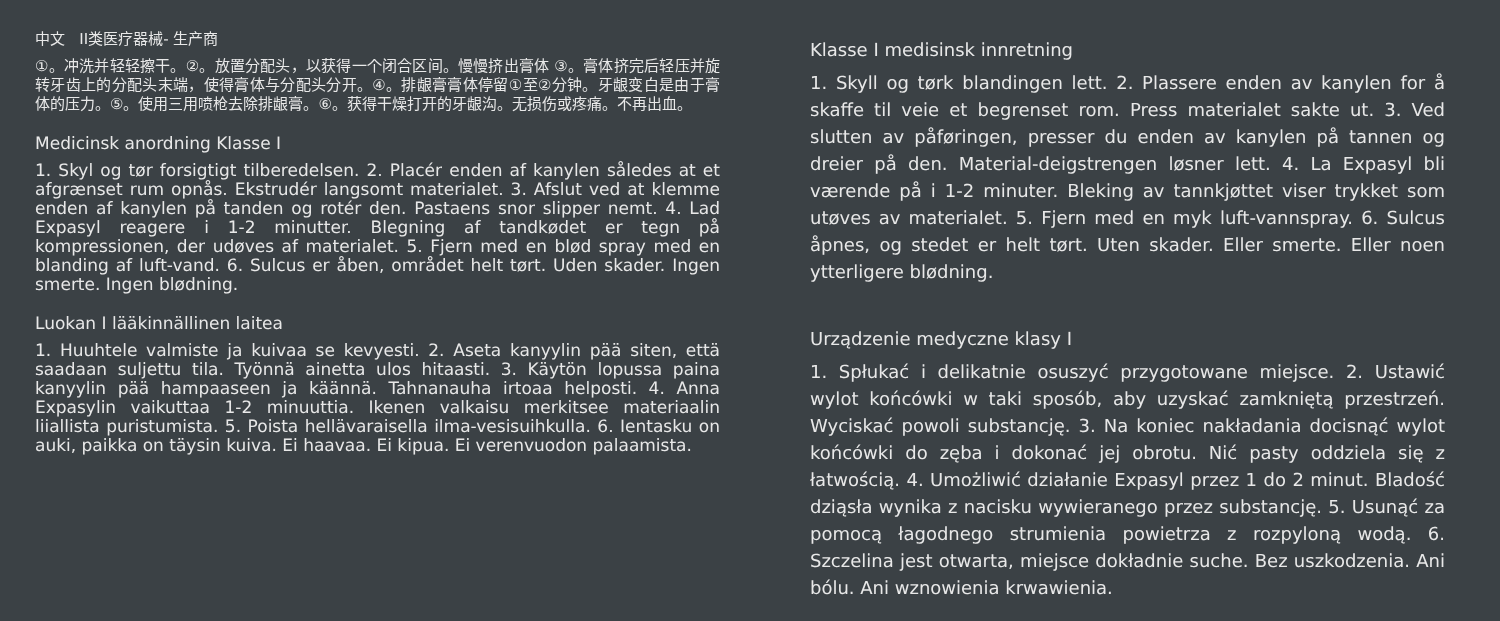中文 II类医疗器械- 生产商
①。冲洗并轻轻擦干。②。放置分配头，以获得一个闭合区间。慢慢挤出膏体 ③。膏体挤完后轻压并旋转牙齿上的分配头末端，使得膏体与分配头分开。④。排龈膏膏体停留①至②分钟。牙龈变白是由于膏体的压力。⑤。使用三用喷枪去除排龈膏。⑥。获得干燥打开的牙龈沟。无损伤或疼痛。不再出血。
Medicinsk anordning Klasse I
1. Skyl og tør forsigtigt tilberedelsen. 2. Placér enden af kanylen således at et afgrænset rum opnås. Ekstrudér langsomt materialet. 3. Afslut ved at klemme enden af kanylen på tanden og rotér den. Pastaens snor slipper nemt. 4. Lad Expasyl reagere i 1-2 minutter. Blegning af tandkødet er tegn på kompressionen, der udøves af materialet. 5. Fjern med en blød spray med en blanding af luft-vand. 6. Sulcus er åben, området helt tørt. Uden skader. Ingen smerte. Ingen blødning.
Luokan I lääkinnällinen laitea
1. Huuhtele valmiste ja kuivaa se kevyesti. 2. Aseta kanyylin pää siten, että saadaan suljettu tila. Työnnä ainetta ulos hitaasti. 3. Käytön lopussa paina kanyylin pää hampaaseen ja käännä. Tahnanauha irtoaa helposti. 4. Anna Expasylin vaikuttaa 1-2 minuuttia. Ikenen valkaisu merkitsee materiaalin liiallista puristumista. 5. Poista hellävaraisella ilma-vesisuihkulla. 6. Ientasku on auki, paikka on täysin kuiva. Ei haavaa. Ei kipua. Ei verenvuodon palaamista.
Klasse I medisinsk innretning
1. Skyll og tørk blandingen lett. 2. Plassere enden av kanylen for å skaffe til veie et begrenset rom. Press materialet sakte ut. 3. Ved slutten av påføringen, presser du enden av kanylen på tannen og dreier på den. Material-deigstrengen løsner lett. 4. La Expasyl bli værende på i 1-2 minuter. Bleking av tannkjøttet viser trykket som utøves av materialet. 5. Fjern med en myk luft-vannspray. 6. Sulcus åpnes, og stedet er helt tørt. Uten skader. Eller smerte. Eller noen ytterligere blødning.
Urządzenie medyczne klasy I
1. Spłukać i delikatnie osuszyć przygotowane miejsce. 2. Ustawić wylot końcówki w taki sposób, aby uzyskać zamkniętą przestrzeń. Wyciskać powoli substancję. 3. Na koniec nakładania docisnąć wylot końcówki do zęba i dokonać jej obrotu. Nić pasty oddziela się z łatwością. 4. Umożliwić działanie Expasyl przez 1 do 2 minut. Bladość dziąsła wynika z nacisku wywieranego przez substancję. 5. Usunąć za pomocą łagodnego strumienia powietrza z rozpyloną wodą. 6. Szczelina jest otwarta, miejsce dokładnie suche. Bez uszkodzenia. Ani bólu. Ani wznowienia krwawienia.